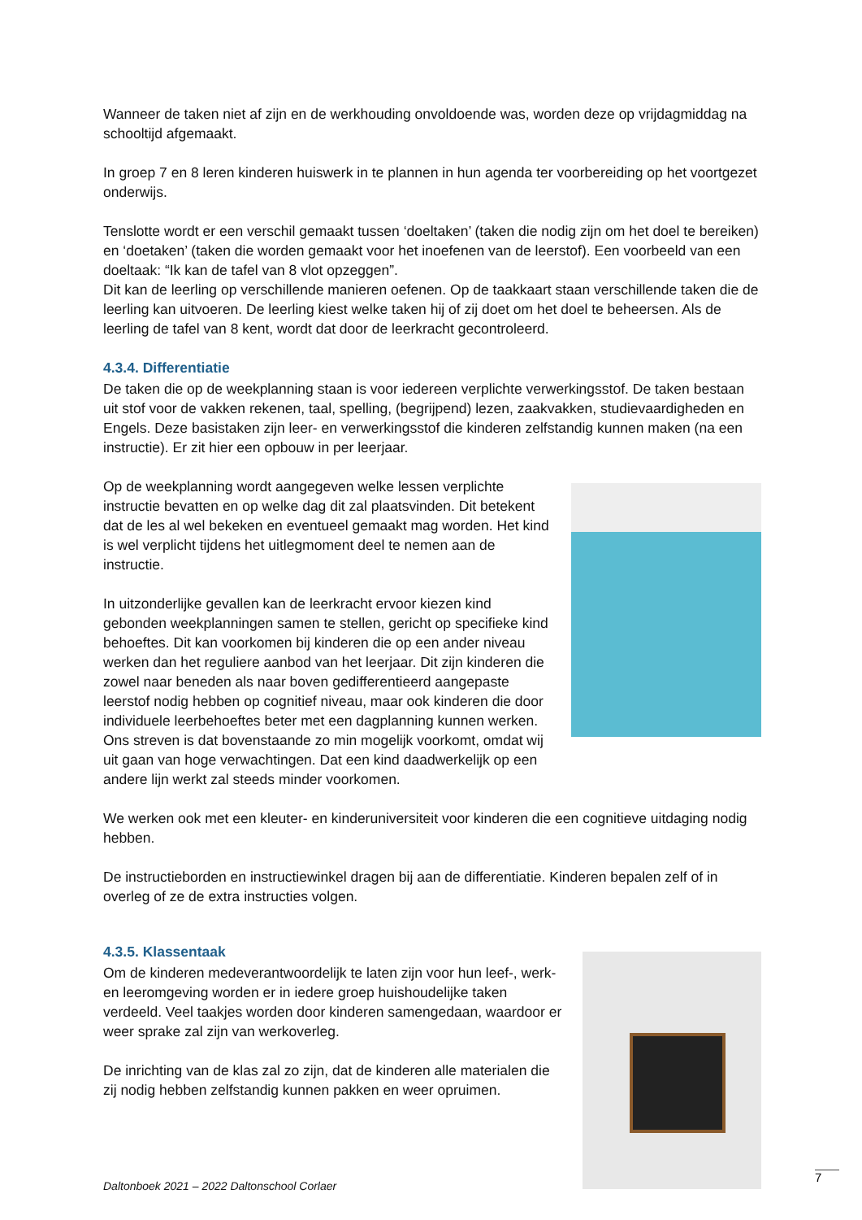Wanneer de taken niet af zijn en de werkhouding onvoldoende was, worden deze op vrijdagmiddag na schooltijd afgemaakt.
In groep 7 en 8 leren kinderen huiswerk in te plannen in hun agenda ter voorbereiding op het voortgezet onderwijs.
Tenslotte wordt er een verschil gemaakt tussen ‘doeltaken’ (taken die nodig zijn om het doel te bereiken) en ‘doetaken’ (taken die worden gemaakt voor het inoefenen van de leerstof). Een voorbeeld van een doeltaak: “Ik kan de tafel van 8 vlot opzeggen”.
Dit kan de leerling op verschillende manieren oefenen. Op de taakkaart staan verschillende taken die de leerling kan uitvoeren. De leerling kiest welke taken hij of zij doet om het doel te beheersen. Als de leerling de tafel van 8 kent, wordt dat door de leerkracht gecontroleerd.
4.3.4. Differentiatie
De taken die op de weekplanning staan is voor iedereen verplichte verwerkingsstof. De taken bestaan uit stof voor de vakken rekenen, taal, spelling, (begrijpend) lezen, zaakvakken, studievaardigheden en Engels. Deze basistaken zijn leer- en verwerkingsstof die kinderen zelfstandig kunnen maken (na een instructie). Er zit hier een opbouw in per leerjaar.
Op de weekplanning wordt aangegeven welke lessen verplichte instructie bevatten en op welke dag dit zal plaatsvinden. Dit betekent dat de les al wel bekeken en eventueel gemaakt mag worden. Het kind is wel verplicht tijdens het uitlegmoment deel te nemen aan de instructie.
In uitzonderlijke gevallen kan de leerkracht ervoor kiezen kind gebonden weekplanningen samen te stellen, gericht op specifieke kind behoeftes. Dit kan voorkomen bij kinderen die op een ander niveau werken dan het reguliere aanbod van het leerjaar. Dit zijn kinderen die zowel naar beneden als naar boven gedifferentieerd aangepaste leerstof nodig hebben op cognitief niveau, maar ook kinderen die door individuele leerbehoeftes beter met een dagplanning kunnen werken.
Ons streven is dat bovenstaande zo min mogelijk voorkomt, omdat wij uit gaan van hoge verwachtingen. Dat een kind daadwerkelijk op een andere lijn werkt zal steeds minder voorkomen.
We werken ook met een kleuter- en kinderuniversiteit voor kinderen die een cognitieve uitdaging nodig hebben.
De instructieborden en instructiewinkel dragen bij aan de differentiatie. Kinderen bepalen zelf of in overleg of ze de extra instructies volgen.
4.3.5. Klassentaak
Om de kinderen medeverantwoordelijk te laten zijn voor hun leef-, werk- en leeromgeving worden er in iedere groep huishoudelijke taken verdeeld. Veel taakjes worden door kinderen samengedaan, waardoor er weer sprake zal zijn van werkoverleg.
De inrichting van de klas zal zo zijn, dat de kinderen alle materialen die zij nodig hebben zelfstandig kunnen pakken en weer opruimen.
Daltonboek 2021 – 2022 Daltonschool Corlaer
7